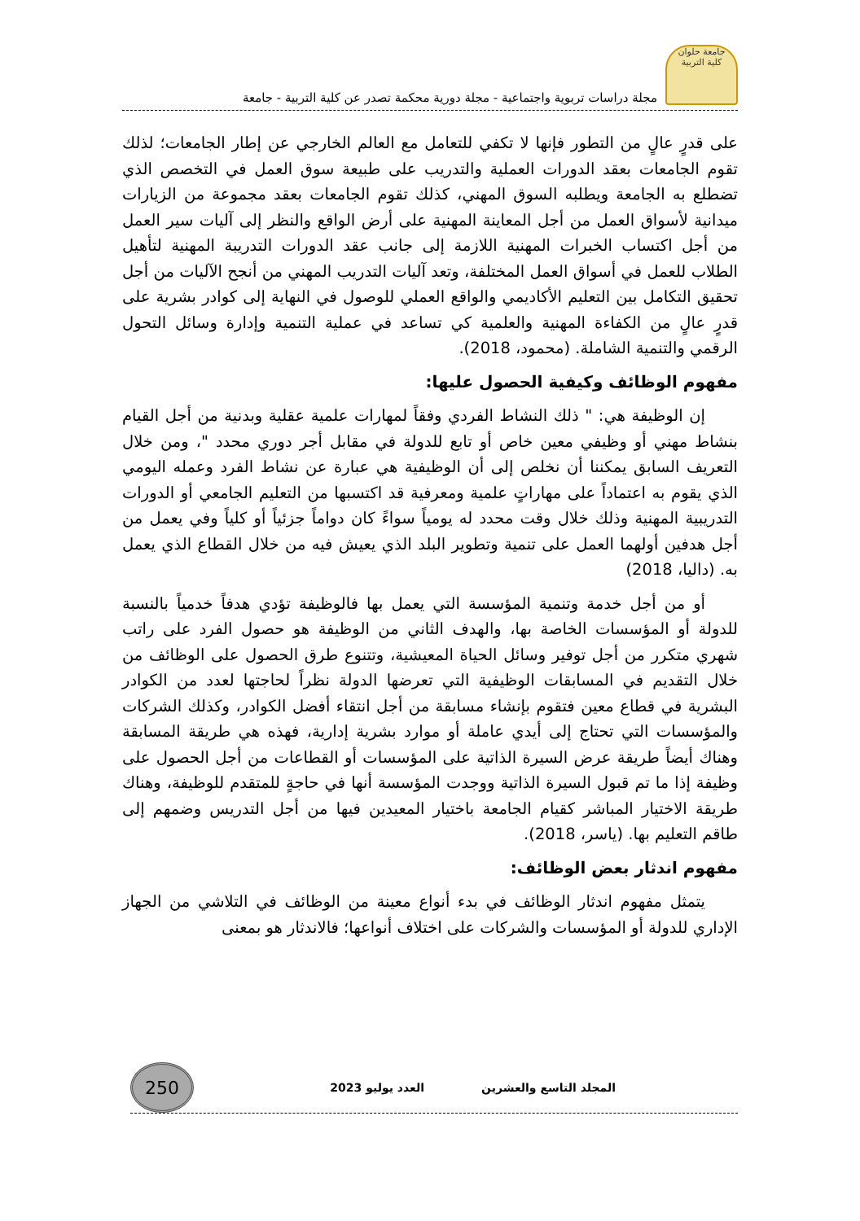جامعة حلوان
كلية التربية
مجلة دراسات تربوية واجتماعية - مجلة دورية محكمة تصدر عن كلية التربية - جامعة
على قدرٍ عالٍ من التطور فإنها لا تكفي للتعامل مع العالم الخارجي عن إطار الجامعات؛ لذلك تقوم الجامعات بعقد الدورات العملية والتدريب على طبيعة سوق العمل في التخصص الذي تضطلع به الجامعة ويطلبه السوق المهني، كذلك تقوم الجامعات بعقد مجموعة من الزيارات ميدانية لأسواق العمل من أجل المعاينة المهنية على أرض الواقع والنظر إلى آليات سير العمل من أجل اكتساب الخبرات المهنية اللازمة إلى جانب عقد الدورات التدريبة المهنية لتأهيل الطلاب للعمل في أسواق العمل المختلفة، وتعد آليات التدريب المهني من أنجح الآليات من أجل تحقيق التكامل بين التعليم الأكاديمي والواقع العملي للوصول في النهاية إلى كوادر بشرية على قدرٍ عالٍ من الكفاءة المهنية والعلمية كي تساعد في عملية التنمية وإدارة وسائل التحول الرقمي والتنمية الشاملة. (محمود، 2018).
مفهوم الوظائف وكيفية الحصول عليها:
إن الوظيفة هي: " ذلك النشاط الفردي وفقاً لمهارات علمية عقلية وبدنية من أجل القيام بنشاط مهني أو وظيفي معين خاص أو تابع للدولة في مقابل أجر دوري محدد "، ومن خلال التعريف السابق يمكننا أن نخلص إلى أن الوظيفية هي عبارة عن نشاط الفرد وعمله اليومي الذي يقوم به اعتماداً على مهاراتٍ علمية ومعرفية قد اكتسبها من التعليم الجامعي أو الدورات التدريبية المهنية وذلك خلال وقت محدد له يومياً سواءً كان دواماً جزئياً أو كلياً وفي يعمل من أجل هدفين أولهما العمل على تنمية وتطوير البلد الذي يعيش فيه من خلال القطاع الذي يعمل به. (داليا، 2018)
أو من أجل خدمة وتنمية المؤسسة التي يعمل بها فالوظيفة تؤدي هدفاً خدمياً بالنسبة للدولة أو المؤسسات الخاصة بها، والهدف الثاني من الوظيفة هو حصول الفرد على راتب شهري متكرر من أجل توفير وسائل الحياة المعيشية، وتتنوع طرق الحصول على الوظائف من خلال التقديم في المسابقات الوظيفية التي تعرضها الدولة نظراً لحاجتها لعدد من الكوادر البشرية في قطاع معين فتقوم بإنشاء مسابقة من أجل انتقاء أفضل الكوادر، وكذلك الشركات والمؤسسات التي تحتاج إلى أيدي عاملة أو موارد بشرية إدارية، فهذه هي طريقة المسابقة وهناك أيضاً طريقة عرض السيرة الذاتية على المؤسسات أو القطاعات من أجل الحصول على وظيفة إذا ما تم قبول السيرة الذاتية ووجدت المؤسسة أنها في حاجةٍ للمتقدم للوظيفة، وهناك طريقة الاختيار المباشر كقيام الجامعة باختيار المعيدين فيها من أجل التدريس وضمهم إلى طاقم التعليم بها. (ياسر، 2018).
مفهوم اندثار بعض الوظائف:
يتمثل مفهوم اندثار الوظائف في بدء أنواع معينة من الوظائف في التلاشي من الجهاز الإداري للدولة أو المؤسسات والشركات على اختلاف أنواعها؛ فالاندثار هو بمعنى
المجلد التاسع والعشرين العدد يوليو 2023
250